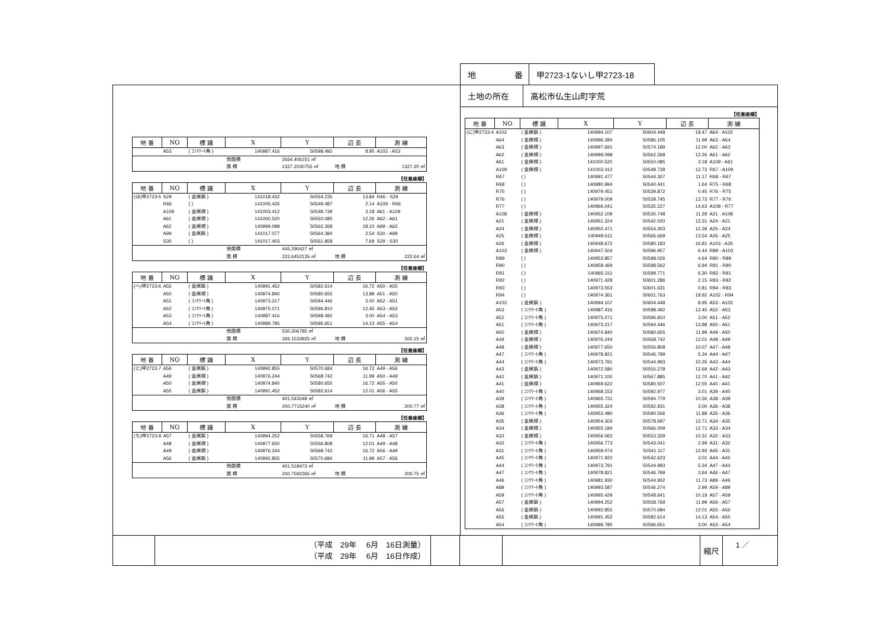地 番 甲2723-1ないし甲2723-18
| 地 番 | NO | 標 識 | X | Y | 辺 長 | 測 線 |
| --- | --- | --- | --- | --- | --- | --- |
| | A53 | ( ｺﾝｸﾘｰﾄ角 ) | 140987.416 | 50598.492 | 8.95 | A102 - A53 |
| | | | 倍面積 | 2654.406151 ㎡ | | |
| | | | 面 積 | 1327.2030755 ㎡ | 地 積 | 1327.20 ㎡ |
【任意座標】
| 地 番 | NO | 標 識 | X | Y | 辺 長 | 測 線 |
| --- | --- | --- | --- | --- | --- | --- |
| (ほ)甲2723-5 | S29 | ( 金属鋲 ) | 141018.432 | 50554.235 | 13.84 | R66 - S29 |
| | R66 | ( ) | 141005.426 | 50549.487 | 2.14 | A109 - R66 |
| | A109 | ( 金属標 ) | 141003.412 | 50548.739 | 3.18 | A61 - A109 |
| | A61 | ( 金属標 ) | 141000.520 | 50550.085 | 12.26 | A62 - A61 |
| | A62 | ( 金属標 ) | 140999.098 | 50562.268 | 18.10 | A99 - A62 |
| | A99 | ( 金属鋲 ) | 141017.077 | 50564.384 | 2.54 | S30 - A99 |
| | S30 | ( ) | 141017.403 | 50561.858 | 7.69 | S29 - S30 |
| | | | 倍面積 | 445.290427 ㎡ | | |
| | | | 面 積 | 222.6452135 ㎡ | 地 積 | 222.64 ㎡ |
【任意座標】
| 地 番 | NO | 標 識 | X | Y | 辺 長 | 測 線 |
| --- | --- | --- | --- | --- | --- | --- |
| (へ)甲2723-6 | A55 | ( 金属鋲 ) | 140991.452 | 50582.614 | 16.72 | A50 - A55 |
| | A50 | ( 金属標 ) | 140974.840 | 50580.655 | 13.88 | A51 - A50 |
| | A51 | ( ｺﾝｸﾘｰﾄ角 ) | 140973.217 | 50594.446 | 3.00 | A52 - A51 |
| | A52 | ( ｺﾝｸﾘｰﾄ角 ) | 140975.071 | 50596.810 | 12.45 | A53 - A52 |
| | A53 | ( ｺﾝｸﾘｰﾄ角 ) | 140987.416 | 50598.492 | 3.00 | A54 - A53 |
| | A54 | ( ｺﾝｸﾘｰﾄ角 ) | 140989.785 | 50596.651 | 14.13 | A55 - A54 |
| | | | 倍面積 | 530.306785 ㎡ | | |
| | | | 面 積 | 265.1533925 ㎡ | 地 積 | 265.15 ㎡ |
【任意座標】
| 地 番 | NO | 標 識 | X | Y | 辺 長 | 測 線 |
| --- | --- | --- | --- | --- | --- | --- |
| (と)甲2723-7 | A56 | ( 金属鋲 ) | 140992.855 | 50570.684 | 16.72 | A49 - A56 |
| | A49 | ( 金属標 ) | 140976.244 | 50568.742 | 11.99 | A50 - A49 |
| | A50 | ( 金属標 ) | 140974.840 | 50580.655 | 16.72 | A55 - A50 |
| | A55 | ( 金属鋲 ) | 140991.452 | 50582.614 | 12.01 | A56 - A55 |
| | | | 倍面積 | 401.543048 ㎡ | | |
| | | | 面 積 | 200.7715240 ㎡ | 地 積 | 200.77 ㎡ |
【任意座標】
| 地 番 | NO | 標 識 | X | Y | 辺 長 | 測 線 |
| --- | --- | --- | --- | --- | --- | --- |
| (ち)甲2723-8 | A57 | ( 金属鋲 ) | 140994.252 | 50558.769 | 16.71 | A48 - A57 |
| | A48 | ( 金属標 ) | 140977.650 | 50556.808 | 12.01 | A49 - A48 |
| | A49 | ( 金属標 ) | 140976.244 | 50568.742 | 16.72 | A56 - A49 |
| | A56 | ( 金属鋲 ) | 140992.855 | 50570.684 | 11.99 | A57 - A56 |
| | | | 倍面積 | 401.518473 ㎡ | | |
| | | | 面 積 | 200.7592365 ㎡ | 地 積 | 200.75 ㎡ |
土地の所在 高松市仏生山町字荒
【任意座標】
| 地 番 | NO | 標 識 | X | Y | 辺 長 | 測 線 |
| --- | --- | --- | --- | --- | --- | --- |
| (に)甲2723-4 | A102 | ( 金属鋲 ) | 140994.107 | 50604.448 | 18.47 | A64 - A102 |
| | A64 | ( 金属標 ) | 140996.284 | 50586.105 | 11.99 | A63 - A64 |
| | A63 | ( 金属標 ) | 140997.691 | 50574.189 | 12.00 | A62 - A63 |
| | A62 | ( 金属標 ) | 140999.098 | 50562.268 | 12.26 | A61 - A62 |
| | A61 | ( 金属標 ) | 141000.520 | 50550.085 | 3.18 | A109 - A61 |
| | A109 | ( 金属標 ) | 141003.412 | 50548.739 | 12.73 | R67 - A109 |
| | R67 | ( ) | 140991.477 | 50544.307 | 11.17 | R68 - R67 |
| | R68 | ( ) | 140980.994 | 50540.441 | 1.64 | R75 - R68 |
| | R75 | ( ) | 140979.451 | 50539.872 | 0.45 | R76 - R75 |
| | R76 | ( ) | 140979.009 | 50539.745 | 13.73 | R77 - R76 |
| | R77 | ( ) | 140966.041 | 50535.227 | 14.63 | A108 - R77 |
| | A108 | ( 金属標 ) | 140952.109 | 50530.748 | 11.29 | A21 - A108 |
| | A21 | ( 金属標 ) | 140951.324 | 50542.020 | 12.31 | A24 - A21 |
| | A24 | ( 金属標 ) | 140950.471 | 50554.303 | 12.39 | A25 - A24 |
| | A25 | ( 金属標 ) | 140949.611 | 50566.669 | 13.54 | A26 - A25 |
| | A26 | ( 金属標 ) | 140948.672 | 50580.183 | 16.81 | A103 - A26 |
| | A103 | ( 金属標 ) | 140947.504 | 50596.957 | 6.44 | R89 - A103 |
| | R89 | ( ) | 140953.857 | 50598.026 | 4.64 | R90 - R89 |
| | R90 | ( ) | 140958.469 | 50598.562 | 6.94 | R91 - R90 |
| | R91 | ( ) | 140965.311 | 50599.771 | 6.30 | R92 - R91 |
| | R92 | ( ) | 140971.429 | 50601.286 | 2.15 | R93 - R92 |
| | R93 | ( ) | 140973.553 | 50601.631 | 0.81 | R94 - R93 |
| | R94 | ( ) | 140974.361 | 50601.763 | 19.92 | A102 - R94 |
| | A102 | ( 金属鋲 ) | 140994.107 | 50604.448 | 8.95 | A53 - A102 |
| | A53 | ( ｺﾝｸﾘｰﾄ角 ) | 140987.416 | 50598.492 | 12.45 | A52 - A53 |
| | A52 | ( ｺﾝｸﾘｰﾄ角 ) | 140975.071 | 50596.810 | 3.00 | A51 - A52 |
| | A51 | ( ｺﾝｸﾘｰﾄ角 ) | 140973.217 | 50594.446 | 13.88 | A50 - A51 |
| | A50 | ( 金属標 ) | 140974.840 | 50580.655 | 11.99 | A49 - A50 |
| | A49 | ( 金属標 ) | 140976.244 | 50568.742 | 12.01 | A48 - A49 |
| | A48 | ( 金属標 ) | 140977.650 | 50556.808 | 10.07 | A47 - A48 |
| | A47 | ( ｺﾝｸﾘｰﾄ角 ) | 140978.821 | 50546.799 | 5.34 | A44 - A47 |
| | A44 | ( ｺﾝｸﾘｰﾄ角 ) | 140973.791 | 50544.993 | 10.35 | A43 - A44 |
| | A43 | ( 金属鋲 ) | 140972.580 | 50555.278 | 12.69 | A42 - A43 |
| | A42 | ( 金属鋲 ) | 140971.100 | 50567.885 | 12.70 | A41 - A42 |
| | A41 | ( 金属標 ) | 140969.622 | 50580.507 | 12.55 | A40 - A41 |
| | A40 | ( ｺﾝｸﾘｰﾄ角 ) | 140968.153 | 50592.977 | 3.01 | A39 - A40 |
| | A39 | ( ｺﾝｸﾘｰﾄ角 ) | 140965.731 | 50594.779 | 10.56 | A38 - A39 |
| | A38 | ( ｺﾝｸﾘｰﾄ角 ) | 140955.324 | 50592.931 | 3.00 | A36 - A38 |
| | A36 | ( ｺﾝｸﾘｰﾄ角 ) | 140953.480 | 50590.556 | 11.88 | A35 - A36 |
| | A35 | ( 金属標 ) | 140954.303 | 50578.697 | 12.71 | A34 - A35 |
| | A34 | ( 金属標 ) | 140955.184 | 50566.009 | 12.71 | A33 - A34 |
| | A33 | ( 金属標 ) | 140956.062 | 50553.329 | 10.31 | A32 - A33 |
| | A32 | ( ｺﾝｸﾘｰﾄ角 ) | 140956.773 | 50543.041 | 2.99 | A31 - A32 |
| | A31 | ( ｺﾝｸﾘｰﾄ角 ) | 140959.074 | 50541.117 | 12.93 | A45 - A31 |
| | A45 | ( ｺﾝｸﾘｰﾄ角 ) | 140971.922 | 50542.623 | 3.01 | A44 - A45 |
| | A44 | ( ｺﾝｸﾘｰﾄ角 ) | 140973.791 | 50544.993 | 5.34 | A47 - A44 |
| | A47 | ( ｺﾝｸﾘｰﾄ角 ) | 140978.821 | 50546.799 | 3.64 | A46 - A47 |
| | A46 | ( ｺﾝｸﾘｰﾄ角 ) | 140981.930 | 50544.902 | 11.73 | A89 - A46 |
| | A89 | ( ｺﾝｸﾘｰﾄ角 ) | 140993.587 | 50546.274 | 2.99 | A59 - A89 |
| | A59 | ( ｺﾝｸﾘｰﾄ角 ) | 140995.429 | 50548.641 | 10.19 | A57 - A59 |
| | A57 | ( 金属鋲 ) | 140994.252 | 50558.769 | 11.99 | A56 - A57 |
| | A56 | ( 金属鋲 ) | 140992.855 | 50570.684 | 12.01 | A55 - A56 |
| | A55 | ( 金属鋲 ) | 140991.452 | 50582.614 | 14.13 | A54 - A55 |
| | A54 | ( ｺﾝｸﾘｰﾄ角 ) | 140989.785 | 50596.651 | 3.00 | A53 - A54 |
（平成　29年　 6月　16日測量）
（平成　29年　 6月　16日作成）
縮尺
1 ／